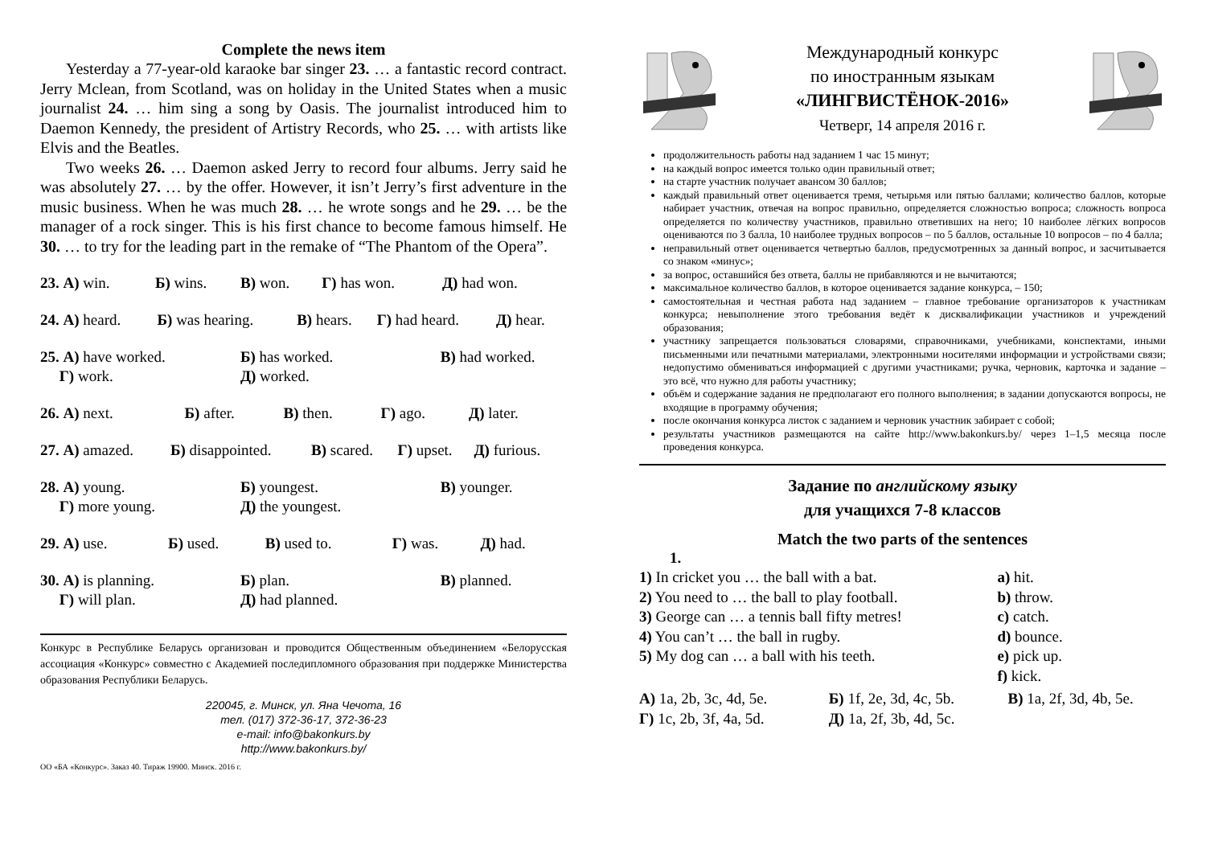Complete the news item
Yesterday a 77-year-old karaoke bar singer 23. … a fantastic record contract. Jerry Mclean, from Scotland, was on holiday in the United States when a music journalist 24. … him sing a song by Oasis. The journalist introduced him to Daemon Kennedy, the president of Artistry Records, who 25. … with artists like Elvis and the Beatles.
Two weeks 26. … Daemon asked Jerry to record four albums. Jerry said he was absolutely 27. … by the offer. However, it isn’t Jerry’s first adventure in the music business. When he was much 28. … he wrote songs and he 29. … be the manager of a rock singer. This is his first chance to become famous himself. He 30. … to try for the leading part in the remake of “The Phantom of the Opera”.
| 23. А) win. | Б) wins. | В) won. | Г) has won. | Д) had won. |
| 24. А) heard. | Б) was hearing. | В) hears. | Г) had heard. | Д) hear. |
| 25. А) have worked. | Б) has worked. | В) had worked. |
| Г) work. | Д) worked. | |
| 26. А) next. | Б) after. | В) then. | Г) ago. | Д) later. |
| 27. А) amazed. | Б) disappointed. | В) scared. | Г) upset. | Д) furious. |
| 28. А) young. | Б) youngest. | В) younger. |
| Г) more young. | Д) the youngest. | |
| 29. А) use. | Б) used. | В) used to. | Г) was. | Д) had. |
| 30. А) is planning. | Б) plan. | В) planned. |
| Г) will plan. | Д) had planned. | |
Конкурс в Республике Беларусь организован и проводится Общественным объединением «Белорусская ассоциация «Конкурс» совместно с Академией последипломного образования при поддержке Министерства образования Республики Беларусь.
220045, г. Минск, ул. Яна Чечота, 16
тел. (017) 372-36-17, 372-36-23
e-mail: info@bakonkurs.by
http://www.bakonkurs.by/
ОО «БА «Конкурс». Заказ 40. Тираж 19900. Минск. 2016 г.
Международный конкурс
по иностранным языкам
«ЛИНГВИСТЁНОК-2016»
Четверг, 14 апреля 2016 г.
продолжительность работы над заданием 1 час 15 минут;
на каждый вопрос имеется только один правильный ответ;
на старте участник получает авансом 30 баллов;
каждый правильный ответ оценивается тремя, четырьмя или пятью баллами; количество баллов, которые набирает участник, отвечая на вопрос правильно, определяется сложностью вопроса; сложность вопроса определяется по количеству участников, правильно ответивших на него; 10 наиболее лёгких вопросов оцениваются по 3 балла, 10 наиболее трудных вопросов – по 5 баллов, остальные 10 вопросов – по 4 балла;
неправильный ответ оценивается четвертью баллов, предусмотренных за данный вопрос, и засчитывается со знаком «минус»;
за вопрос, оставшийся без ответа, баллы не прибавляются и не вычитаются;
максимальное количество баллов, в которое оценивается задание конкурса, – 150;
самостоятельная и честная работа над заданием – главное требование организаторов к участникам конкурса; невыполнение этого требования ведёт к дисквалификации участников и учреждений образования;
участнику запрещается пользоваться словарями, справочниками, учебниками, конспектами, иными письменными или печатными материалами, электронными носителями информации и устройствами связи; недопустимо обмениваться информацией с другими участниками; ручка, черновик, карточка и задание – это всё, что нужно для работы участнику;
объём и содержание задания не предполагают его полного выполнения; в задании допускаются вопросы, не входящие в программу обучения;
после окончания конкурса листок с заданием и черновик участник забирает с собой;
результаты участников размещаются на сайте http://www.bakonkurs.by/ через 1–1,5 месяца после проведения конкурса.
Задание по английскому языку
для учащихся 7-8 классов
Match the two parts of the sentences
1.
| 1) In cricket you … the ball with a bat. | a) hit. |
| 2) You need to … the ball to play football. | b) throw. |
| 3) George can … a tennis ball fifty metres! | c) catch. |
| 4) You can’t … the ball in rugby. | d) bounce. |
| 5) My dog can … a ball with his teeth. | e) pick up. |
| | f) kick. |
| А) 1a, 2b, 3c, 4d, 5e. | Б) 1f, 2e, 3d, 4c, 5b. | В) 1a, 2f, 3d, 4b, 5e. |
| Г) 1c, 2b, 3f, 4a, 5d. | Д) 1a, 2f, 3b, 4d, 5c. | |